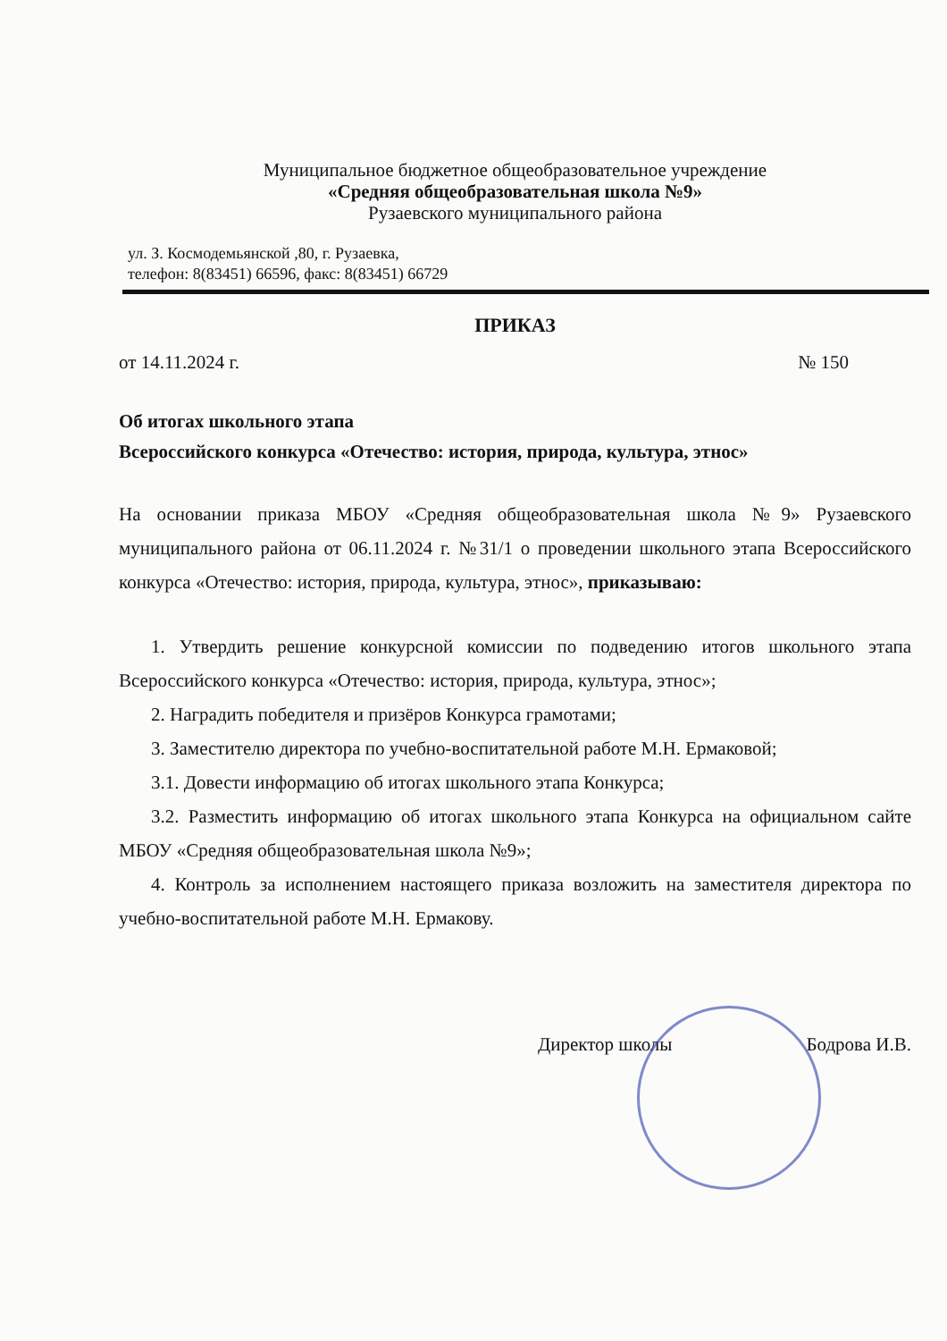Муниципальное бюджетное общеобразовательное учреждение
«Средняя общеобразовательная школа №9»
Рузаевского муниципального района
ул. З. Космодемьянской ,80, г. Рузаевка,
телефон: 8(83451) 66596, факс: 8(83451) 66729
ПРИКАЗ
от 14.11.2024 г. № 150
Об итогах школьного этапа
Всероссийского конкурса «Отечество: история, природа, культура, этнос»
На основании приказа МБОУ «Средняя общеобразовательная школа №9» Рузаевского муниципального района от 06.11.2024 г. №31/1 о проведении школьного этапа Всероссийского конкурса «Отечество: история, природа, культура, этнос», приказываю:
1. Утвердить решение конкурсной комиссии по подведению итогов школьного этапа Всероссийского конкурса «Отечество: история, природа, культура, этнос»;
2. Наградить победителя и призёров Конкурса грамотами;
3. Заместителю директора по учебно-воспитательной работе М.Н. Ермаковой;
3.1. Довести информацию об итогах школьного этапа Конкурса;
3.2. Разместить информацию об итогах школьного этапа Конкурса на официальном сайте МБОУ «Средняя общеобразовательная школа №9»;
4. Контроль за исполнением настоящего приказа возложить на заместителя директора по учебно-воспитательной работе М.Н. Ермакову.
Директор школы Бодрова И.В.